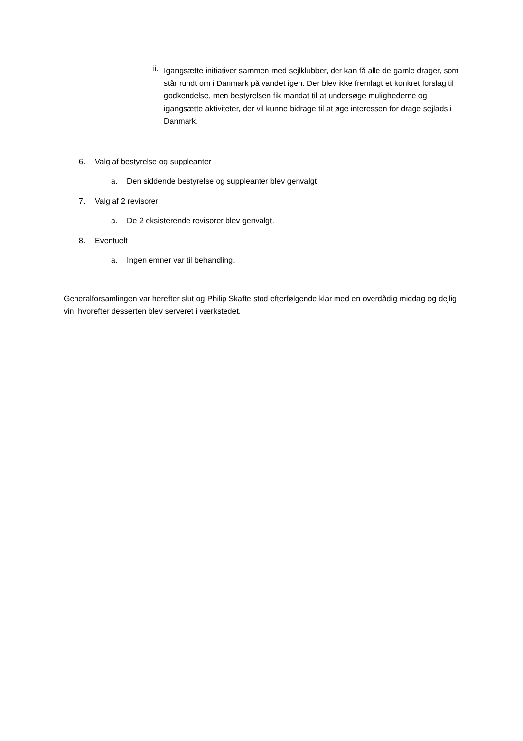ii. Igangsætte initiativer sammen med sejlklubber, der kan få alle de gamle drager, som står rundt om i Danmark på vandet igen. Der blev ikke fremlagt et konkret forslag til godkendelse, men bestyrelsen fik mandat til at undersøge mulighederne og igangsætte aktiviteter, der vil kunne bidrage til at øge interessen for drage sejlads i Danmark.
6. Valg af bestyrelse og suppleanter
a. Den siddende bestyrelse og suppleanter blev genvalgt
7. Valg af 2 revisorer
a. De 2 eksisterende revisorer blev genvalgt.
8. Eventuelt
a. Ingen emner var til behandling.
Generalforsamlingen var herefter slut og Philip Skafte stod efterfølgende klar med en overdådig middag og dejlig vin, hvorefter desserten blev serveret i værkstedet.